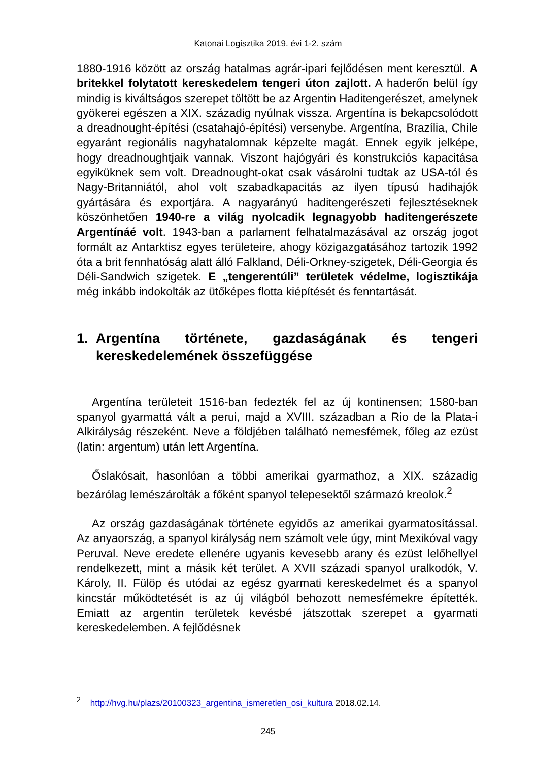Katonai Logisztika 2019. évi 1-2. szám
1880-1916 között az ország hatalmas agrár-ipari fejlődésen ment keresztül. A britekkel folytatott kereskedelem tengeri úton zajlott. A haderőn belül így mindig is kiváltságos szerepet töltött be az Argentin Haditengerészet, amelynek gyökerei egészen a XIX. századig nyúlnak vissza. Argentína is bekapcsolódott a dreadnought-építési (csatahajó-építési) versenybe. Argentína, Brazília, Chile egyaránt regionális nagyhatalomnak képzelte magát. Ennek egyik jelképe, hogy dreadnoughtjaik vannak. Viszont hajógyári és konstrukciós kapacitása egyiküknek sem volt. Dreadnought-okat csak vásárolni tudtak az USA-tól és Nagy-Britanniától, ahol volt szabadkapacitás az ilyen típusú hadihajók gyártására és exportjára. A nagyarányú haditengerészeti fejlesztéseknek köszönhetően 1940-re a világ nyolcadik legnagyobb haditengerészete Argentínáé volt. 1943-ban a parlament felhatalmazásával az ország jogot formált az Antarktisz egyes területeire, ahogy közigazgatásához tartozik 1992 óta a brit fennhatóság alatt álló Falkland, Déli-Orkney-szigetek, Déli-Georgia és Déli-Sandwich szigetek. E „tengerentúli” területek védelme, logisztikája még inkább indokolták az ütőképes flotta kiépítését és fenntartását.
1. Argentína története, gazdaságának és tengeri kereskedelemének összefüggése
Argentína területeit 1516-ban fedezték fel az új kontinensen; 1580-ban spanyol gyarmattá vált a perui, majd a XVIII. században a Rio de la Plata-i Alkirályság részeként. Neve a földjében található nemesfémek, főleg az ezüst (latin: argentum) után lett Argentína.
Őslakósait, hasonlóan a többi amerikai gyarmathoz, a XIX. századig bezárólag lemészárolták a főként spanyol telepesektől származó kreolok.<sup>2</sup>
Az ország gazdaságának története egyidős az amerikai gyarmatosítással. Az anyaország, a spanyol királyság nem számolt vele úgy, mint Mexikóval vagy Peruval. Neve eredete ellenére ugyanis kevesebb arany és ezüst lelőhellyel rendelkezett, mint a másik két terület. A XVII századi spanyol uralkodók, V. Károly, II. Fülöp és utódai az egész gyarmati kereskedelmet és a spanyol kincstár működtetését is az új világból behozott nemesfémekre építették. Emiatt az argentin területek kevésbé játszottak szerepet a gyarmati kereskedelemben. A fejlődésnek
<sup>2</sup> http://hvg.hu/plazs/20100323_argentina_ismeretlen_osi_kultura 2018.02.14.
245